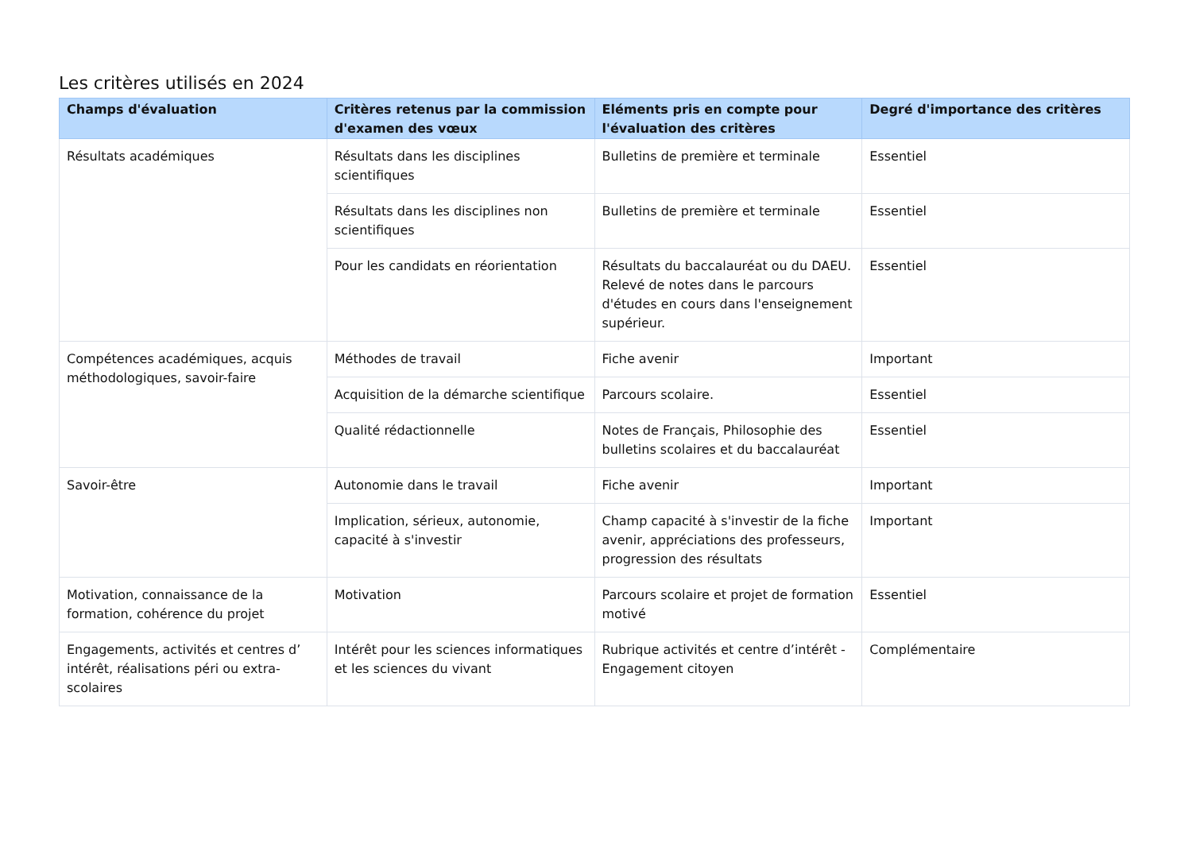Les critères utilisés en 2024
| Champs d'évaluation | Critères retenus par la commission d'examen des vœux | Eléments pris en compte pour l'évaluation des critères | Degré d'importance des critères |
| --- | --- | --- | --- |
| Résultats académiques | Résultats dans les disciplines scientifiques | Bulletins de première et terminale | Essentiel |
| | Résultats dans les disciplines non scientifiques | Bulletins de première et terminale | Essentiel |
| | Pour les candidats en réorientation | Résultats du baccalauréat ou du DAEU. Relevé de notes dans le parcours d'études en cours dans l'enseignement supérieur. | Essentiel |
| Compétences académiques, acquis méthodologiques, savoir-faire | Méthodes de travail | Fiche avenir | Important |
| | Acquisition de la démarche scientifique | Parcours scolaire. | Essentiel |
| | Qualité rédactionnelle | Notes de Français, Philosophie des bulletins scolaires et du baccalauréat | Essentiel |
| Savoir-être | Autonomie dans le travail | Fiche avenir | Important |
| | Implication, sérieux, autonomie, capacité à s'investir | Champ capacité à s'investir de la fiche avenir, appréciations des professeurs, progression des résultats | Important |
| Motivation, connaissance de la formation, cohérence du projet | Motivation | Parcours scolaire et projet de formation motivé | Essentiel |
| Engagements, activités et centres d’ intérêt, réalisations péri ou extra-scolaires | Intérêt pour les sciences informatiques et les sciences du vivant | Rubrique activités et centre d’intérêt - Engagement citoyen | Complémentaire |